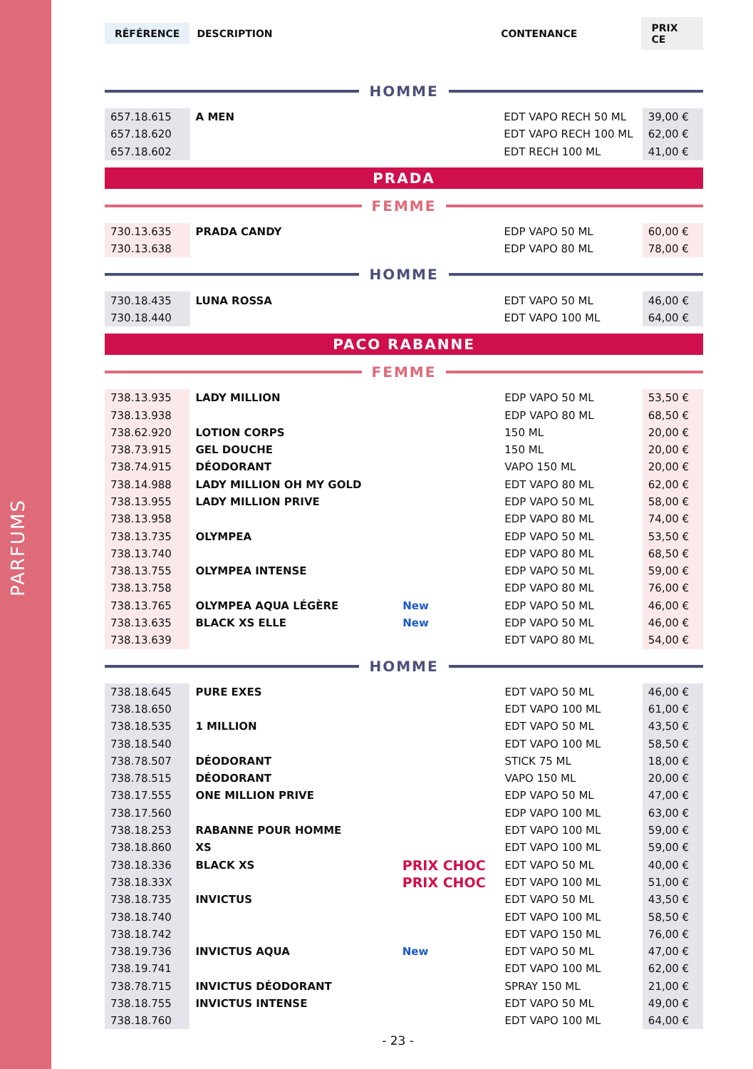PARFUMS
RÉFÉRENCE DESCRIPTION CONTENANCE PRIX CE
HOMME
| 657.18.615 | A MEN | | EDT VAPO RECH 50 ML | 39,00 € |
| 657.18.620 | | | EDT VAPO RECH 100 ML | 62,00 € |
| 657.18.602 | | | EDT RECH 100 ML | 41,00 € |
PRADA
FEMME
| 730.13.635 | PRADA CANDY | | EDP VAPO 50 ML | 60,00 € |
| 730.13.638 | | | EDP VAPO 80 ML | 78,00 € |
HOMME
| 730.18.435 | LUNA ROSSA | | EDT VAPO 50 ML | 46,00 € |
| 730.18.440 | | | EDT VAPO 100 ML | 64,00 € |
PACO RABANNE
FEMME
| 738.13.935 | LADY MILLION | | EDP VAPO 50 ML | 53,50 € |
| 738.13.938 | | | EDP VAPO 80 ML | 68,50 € |
| 738.62.920 | LOTION CORPS | | 150 ML | 20,00 € |
| 738.73.915 | GEL DOUCHE | | 150 ML | 20,00 € |
| 738.74.915 | DÉODORANT | | VAPO 150 ML | 20,00 € |
| 738.14.988 | LADY MILLION OH MY GOLD | | EDT VAPO 80 ML | 62,00 € |
| 738.13.955 | LADY MILLION PRIVE | | EDP VAPO 50 ML | 58,00 € |
| 738.13.958 | | | EDP VAPO 80 ML | 74,00 € |
| 738.13.735 | OLYMPEA | | EDP VAPO 50 ML | 53,50 € |
| 738.13.740 | | | EDP VAPO 80 ML | 68,50 € |
| 738.13.755 | OLYMPEA INTENSE | | EDP VAPO 50 ML | 59,00 € |
| 738.13.758 | | | EDP VAPO 80 ML | 76,00 € |
| 738.13.765 | OLYMPEA AQUA LÉGÈRE | New | EDP VAPO 50 ML | 46,00 € |
| 738.13.635 | BLACK XS ELLE | New | EDP VAPO 50 ML | 46,00 € |
| 738.13.639 | | | EDT VAPO 80 ML | 54,00 € |
HOMME
| 738.18.645 | PURE EXES | | EDT VAPO 50 ML | 46,00 € |
| 738.18.650 | | | EDT VAPO 100 ML | 61,00 € |
| 738.18.535 | 1 MILLION | | EDT VAPO 50 ML | 43,50 € |
| 738.18.540 | | | EDT VAPO 100 ML | 58,50 € |
| 738.78.507 | DÉODORANT | | STICK 75 ML | 18,00 € |
| 738.78.515 | DÉODORANT | | VAPO 150 ML | 20,00 € |
| 738.17.555 | ONE MILLION PRIVE | | EDP VAPO 50 ML | 47,00 € |
| 738.17.560 | | | EDP VAPO 100 ML | 63,00 € |
| 738.18.253 | RABANNE POUR HOMME | | EDT VAPO 100 ML | 59,00 € |
| 738.18.860 | XS | | EDT VAPO 100 ML | 59,00 € |
| 738.18.336 | BLACK XS | PRIX CHOC | EDT VAPO 50 ML | 40,00 € |
| 738.18.33X | | PRIX CHOC | EDT VAPO 100 ML | 51,00 € |
| 738.18.735 | INVICTUS | | EDT VAPO 50 ML | 43,50 € |
| 738.18.740 | | | EDT VAPO 100 ML | 58,50 € |
| 738.18.742 | | | EDT VAPO 150 ML | 76,00 € |
| 738.19.736 | INVICTUS AQUA | New | EDT VAPO 50 ML | 47,00 € |
| 738.19.741 | | | EDT VAPO 100 ML | 62,00 € |
| 738.78.715 | INVICTUS DÉODORANT | | SPRAY 150 ML | 21,00 € |
| 738.18.755 | INVICTUS INTENSE | | EDT VAPO 50 ML | 49,00 € |
| 738.18.760 | | | EDT VAPO 100 ML | 64,00 € |
- 23 -